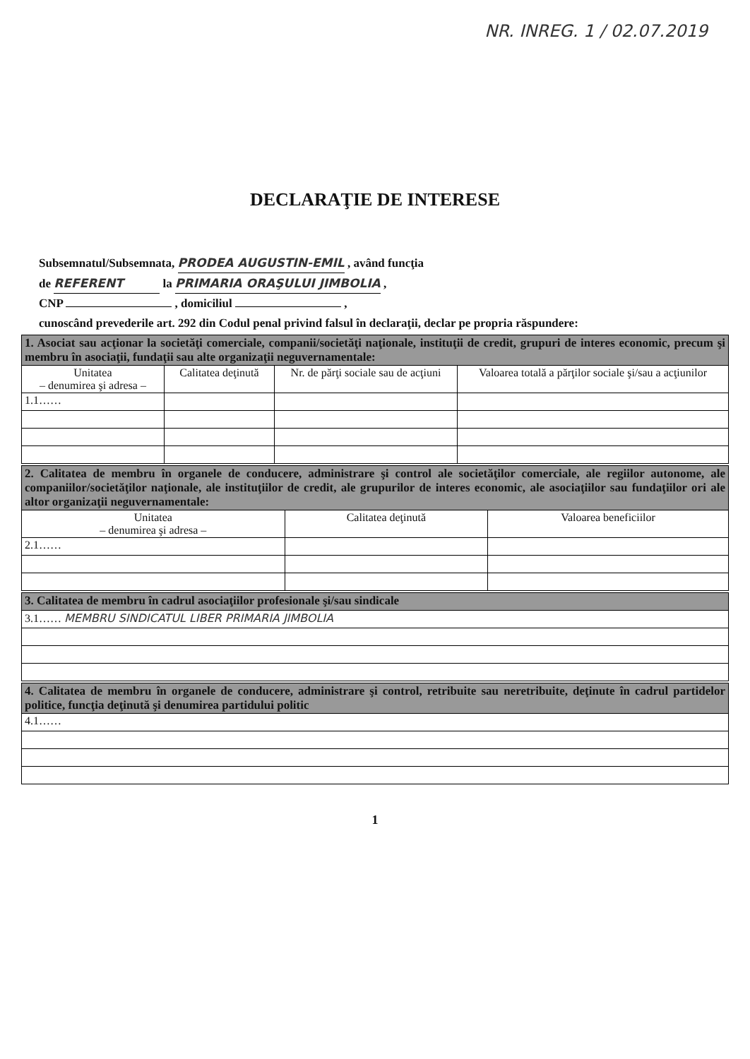NR. INREG. 1 / 02.07.2019
DECLARAŢIE DE INTERESE
Subsemnatul/Subsemnata, PRODEA AUGUSTIN-EMIL , având funcţia
de REFERENT la PRIMARIA ORAŞULUI JIMBOLIA ,
CNP , domiciliul ,
cunoscând prevederile art. 292 din Codul penal privind falsul în declaraţii, declar pe propria răspundere:
| 1. Asociat sau acţionar la societăţi comerciale, companii/societăţi naţionale, instituţii de credit, grupuri de interes economic, precum şi membru în asociaţii, fundaţii sau alte organizaţii neguvernamentale: | | | |
| Unitatea – denumirea şi adresa – | Calitatea deţinută | Nr. de părţi sociale sau de acţiuni | Valoarea totală a părţilor sociale şi/sau a acţiunilor |
| 1.1…… | | | |
| 2. Calitatea de membru în organele de conducere, administrare şi control ale societăţilor comerciale, ale regiilor autonome, ale companiilor/societăţilor naţionale, ale instituţiilor de credit, ale grupurilor de interes economic, ale asociaţiilor sau fundaţiilor ori ale altor organizaţii neguvernamentale: | | |
| Unitatea – denumirea şi adresa – | Calitatea deţinută | Valoarea beneficiilor |
| 2.1…… | | |
| 3. Calitatea de membru în cadrul asociaţiilor profesionale şi/sau sindicale |
| 3.1…… MEMBRU SINDICATUL LIBER PRIMARIA JIMBOLIA |
| 4. Calitatea de membru în organele de conducere, administrare şi control, retribuite sau neretribuite, deţinute în cadrul partidelor politice, funcţia deţinută şi denumirea partidului politic |
| 4.1…… |
1